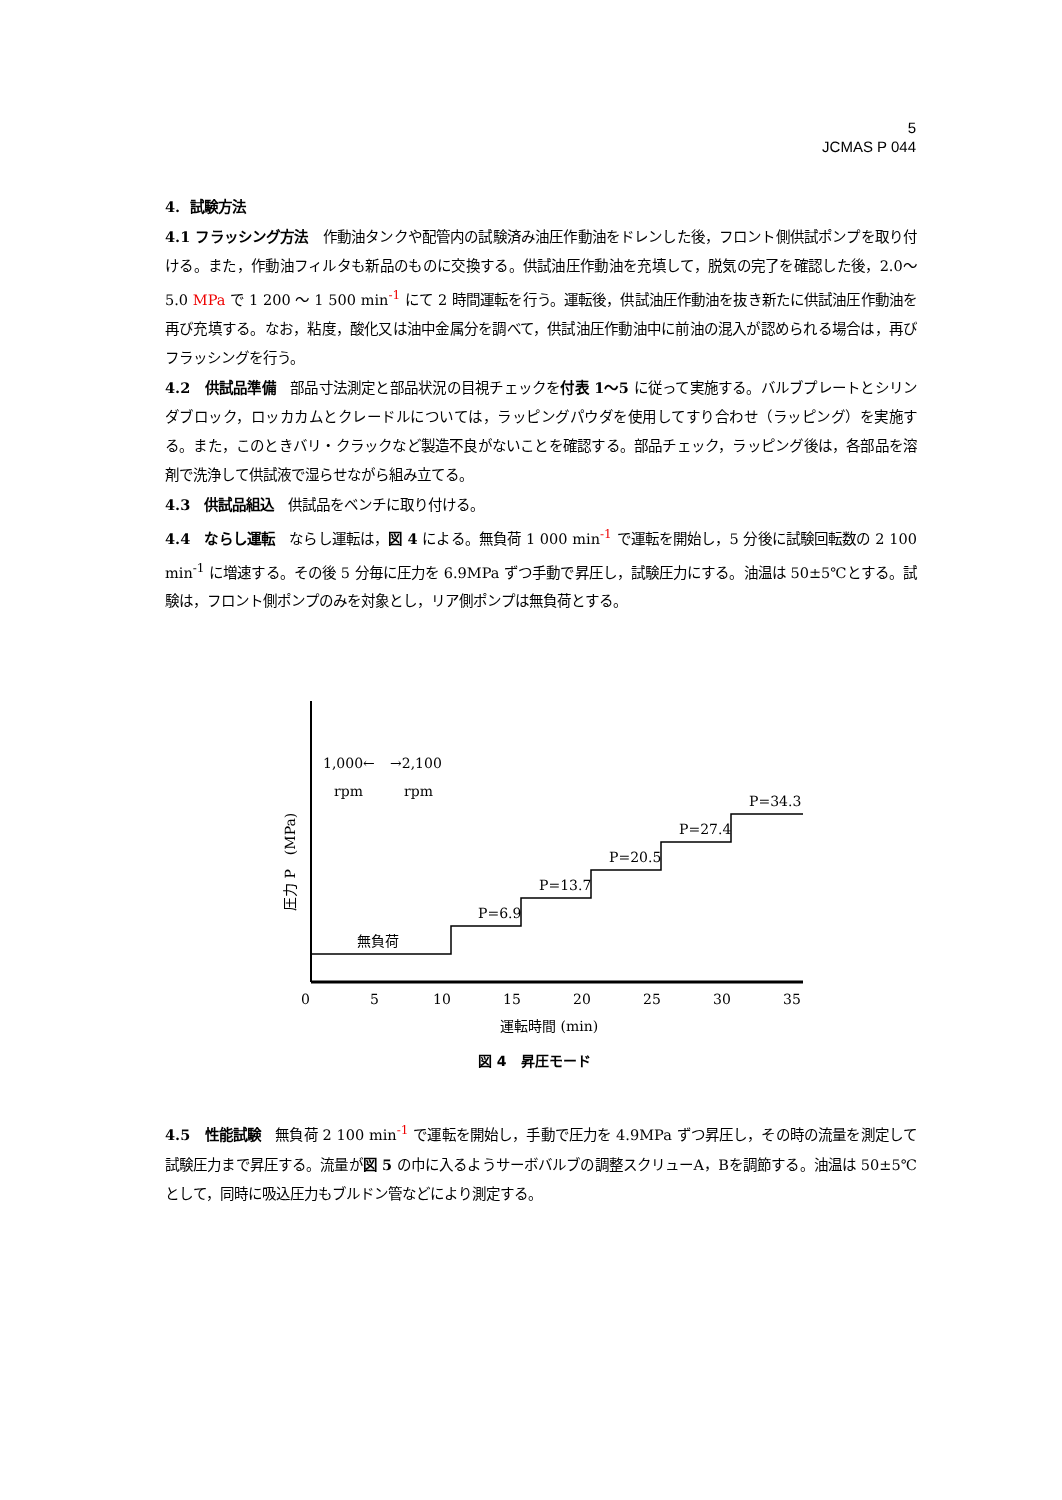5
JCMAS P 044
4. 試験方法
4.1 フラッシング方法　作動油タンクや配管内の試験済み油圧作動油をドレンした後，フロント側供試ポンプを取り付ける。また，作動油フィルタも新品のものに交換する。供試油圧作動油を充填して，脱気の完了を確認した後，2.0～5.0 MPa で 1 200 ～ 1 500 min<sup>-1</sup> にて 2 時間運転を行う。運転後，供試油圧作動油を抜き新たに供試油圧作動油を再び充填する。なお，粘度，酸化又は油中金属分を調べて，供試油圧作動油中に前油の混入が認められる場合は，再びフラッシングを行う。
4.2　供試品準備　部品寸法測定と部品状況の目視チェックを付表 1～5 に従って実施する。バルブプレートとシリンダブロック，ロッカカムとクレードルについては，ラッピングパウダを使用してすり合わせ（ラッピング）を実施する。また，このときバリ・クラックなど製造不良がないことを確認する。部品チェック，ラッピング後は，各部品を溶剤で洗浄して供試液で湿らせながら組み立てる。
4.3　供試品組込　供試品をベンチに取り付ける。
4.4　ならし運転　ならし運転は，図 4 による。無負荷 1 000 min<sup>-1</sup> で運転を開始し，5 分後に試験回転数の 2 100 min<sup>-1</sup> に増速する。その後 5 分毎に圧力を 6.9MPa ずつ手動で昇圧し，試験圧力にする。油温は 50±5℃とする。試験は，フロント側ポンプのみを対象とし，リア側ポンプは無負荷とする。
1,000←
→2,100
rpm
rpm
無負荷
P=6.9
P=13.7
P=20.5
P=27.4
P=34.3
圧力 P　(MPa)
0
5
10
15
20
25
30
35
運転時間 (min)
図 4　昇圧モード
4.5　性能試験　無負荷 2 100 min<sup>-1</sup> で運転を開始し，手動で圧力を 4.9MPa ずつ昇圧し，その時の流量を測定して試験圧力まで昇圧する。流量が図 5 の巾に入るようサーボバルブの調整スクリューA，Bを調節する。油温は 50±5℃として，同時に吸込圧力もブルドン管などにより測定する。